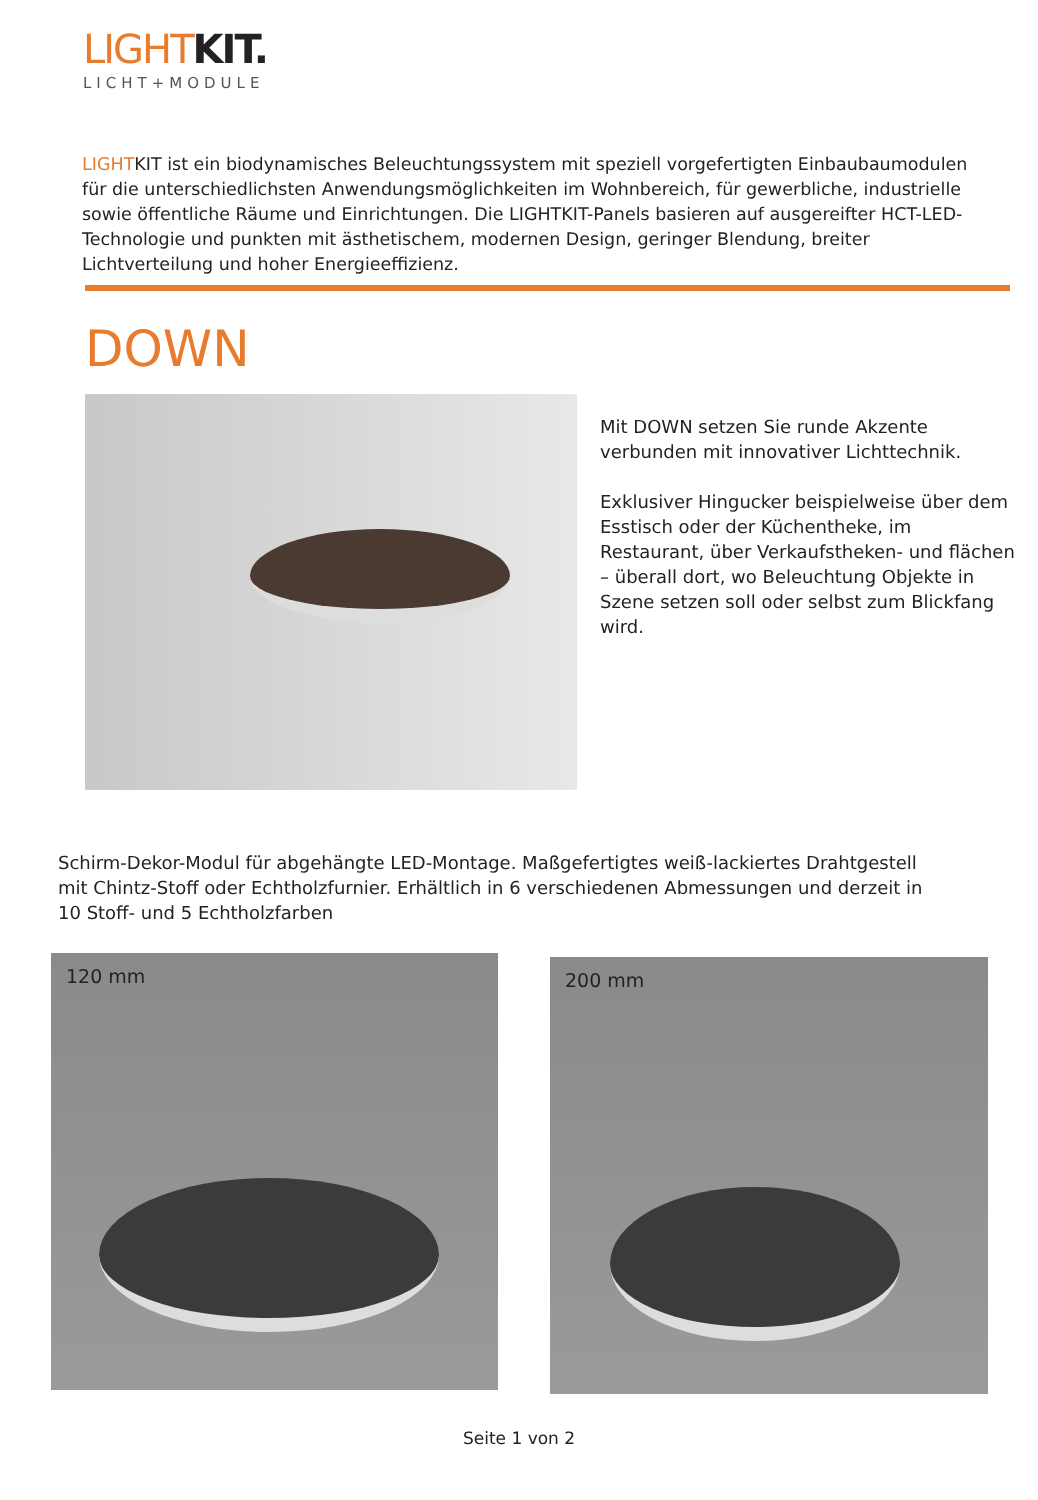LIGHTKIT.
LICHT+MODULE
LIGHTKIT ist ein biodynamisches Beleuchtungssystem mit speziell vorgefertigten Einbaubaumodulen für die unterschiedlichsten Anwendungsmöglichkeiten im Wohnbereich, für gewerbliche, industrielle sowie öffentliche Räume und Einrichtungen. Die LIGHTKIT-Panels basieren auf ausgereifter HCT-LED-Technologie und punkten mit ästhetischem, modernen Design, geringer Blendung, breiter Lichtverteilung und hoher Energieeffizienz.
DOWN
Mit DOWN setzen Sie runde Akzente verbunden mit innovativer Lichttechnik.
Exklusiver Hingucker beispielweise über dem Esstisch oder der Küchentheke, im Restaurant, über Verkaufstheken- und flächen – überall dort, wo Beleuchtung Objekte in Szene setzen soll oder selbst zum Blickfang wird.
Schirm-Dekor-Modul für abgehängte LED-Montage. Maßgefertigtes weiß-lackiertes Drahtgestell mit Chintz-Stoff oder Echtholzfurnier. Erhältlich in 6 verschiedenen Abmessungen und derzeit in 10 Stoff- und 5 Echtholzfarben
120 mm 200 mm
Seite 1 von 2